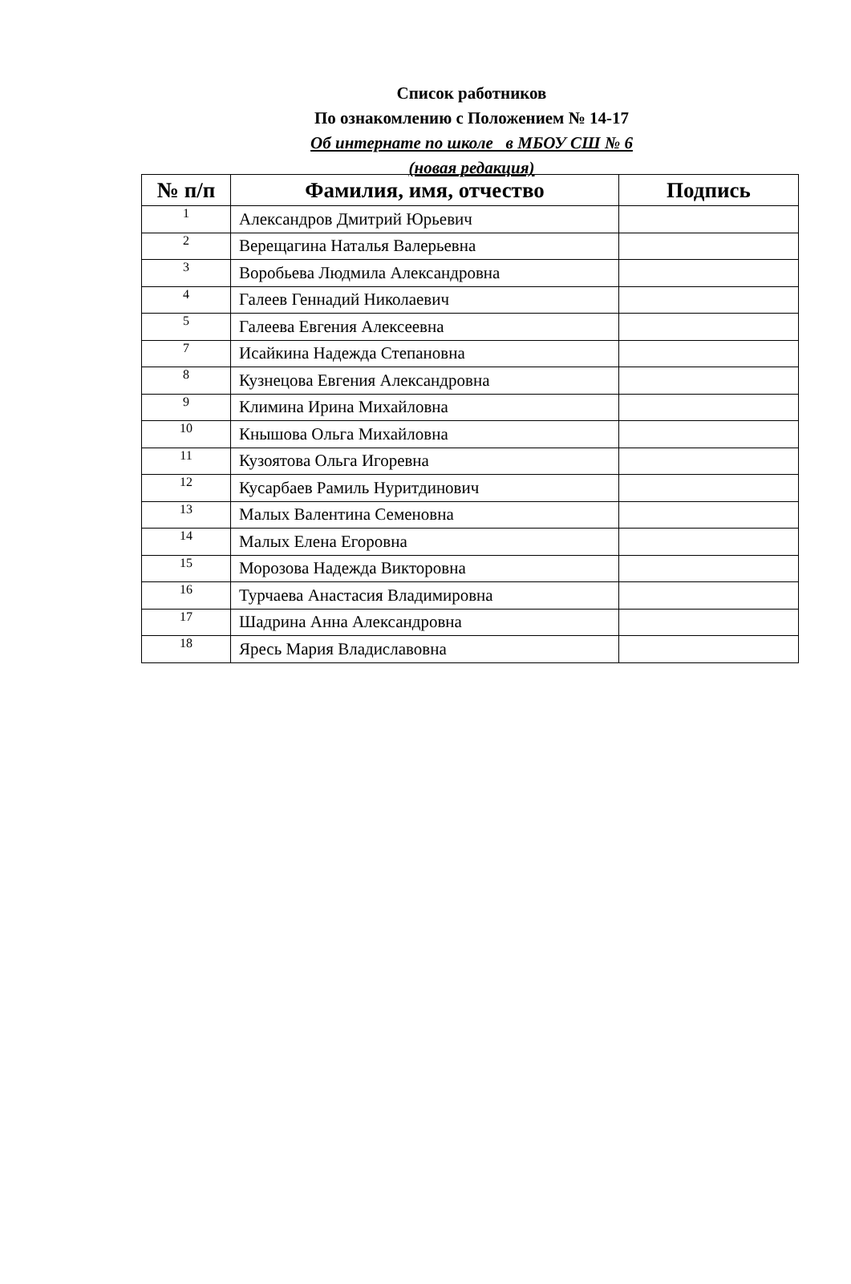Список работников
По ознакомлению с Положением № 14-17
Об интернате по школе в МБОУ СШ № 6
(новая редакция)
| № п/п | Фамилия, имя, отчество | Подпись |
| --- | --- | --- |
| 1 | Александров Дмитрий Юрьевич | |
| 2 | Верещагина Наталья Валерьевна | |
| 3 | Воробьева Людмила Александровна | |
| 4 | Галеев Геннадий Николаевич | |
| 5 | Галеева Евгения Алексеевна | |
| 7 | Исайкина Надежда Степановна | |
| 8 | Кузнецова Евгения Александровна | |
| 9 | Климина Ирина Михайловна | |
| 10 | Кнышова Ольга Михайловна | |
| 11 | Кузоятова Ольга Игоревна | |
| 12 | Кусарбаев Рамиль Нуритдинович | |
| 13 | Малых Валентина Семеновна | |
| 14 | Малых Елена Егоровна | |
| 15 | Морозова Надежда Викторовна | |
| 16 | Турчаева Анастасия Владимировна | |
| 17 | Шадрина Анна Александровна | |
| 18 | Яресь Мария Владиславовна | |